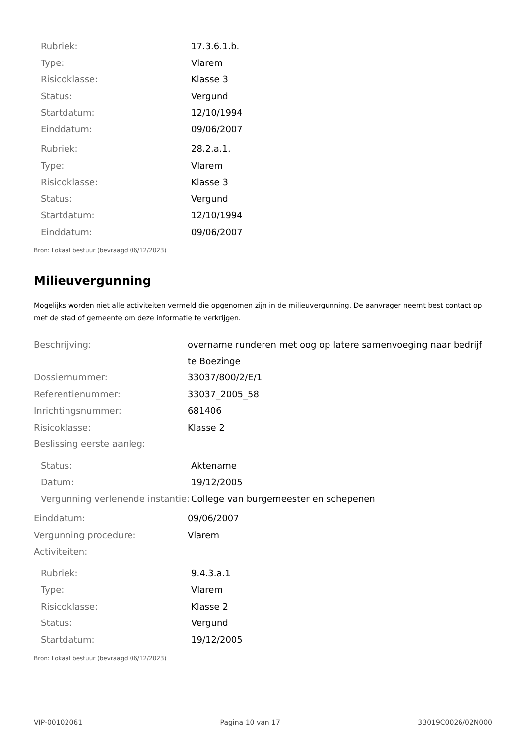| Rubriek: | 17.3.6.1.b. |
| Type: | Vlarem |
| Risicoklasse: | Klasse 3 |
| Status: | Vergund |
| Startdatum: | 12/10/1994 |
| Einddatum: | 09/06/2007 |
| Rubriek: | 28.2.a.1. |
| Type: | Vlarem |
| Risicoklasse: | Klasse 3 |
| Status: | Vergund |
| Startdatum: | 12/10/1994 |
| Einddatum: | 09/06/2007 |
Bron: Lokaal bestuur (bevraagd 06/12/2023)
Milieuvergunning
Mogelijks worden niet alle activiteiten vermeld die opgenomen zijn in de milieuvergunning. De aanvrager neemt best contact op met de stad of gemeente om deze informatie te verkrijgen.
| Beschrijving: | overname runderen met oog op latere samenvoeging naar bedrijf te Boezinge |
| Dossiernummer: | 33037/800/2/E/1 |
| Referentienummer: | 33037_2005_58 |
| Inrichtingsnummer: | 681406 |
| Risicoklasse: | Klasse 2 |
| Beslissing eerste aanleg: | |
| Status: | Aktename |
| Datum: | 19/12/2005 |
| Vergunning verlenende instantie: | College van burgemeester en schepenen |
| Einddatum: | 09/06/2007 |
| Vergunning procedure: | Vlarem |
| Activiteiten: | |
| Rubriek: | 9.4.3.a.1 |
| Type: | Vlarem |
| Risicoklasse: | Klasse 2 |
| Status: | Vergund |
| Startdatum: | 19/12/2005 |
Bron: Lokaal bestuur (bevraagd 06/12/2023)
VIP-00102061 Pagina 10 van 17 33019C0026/02N000